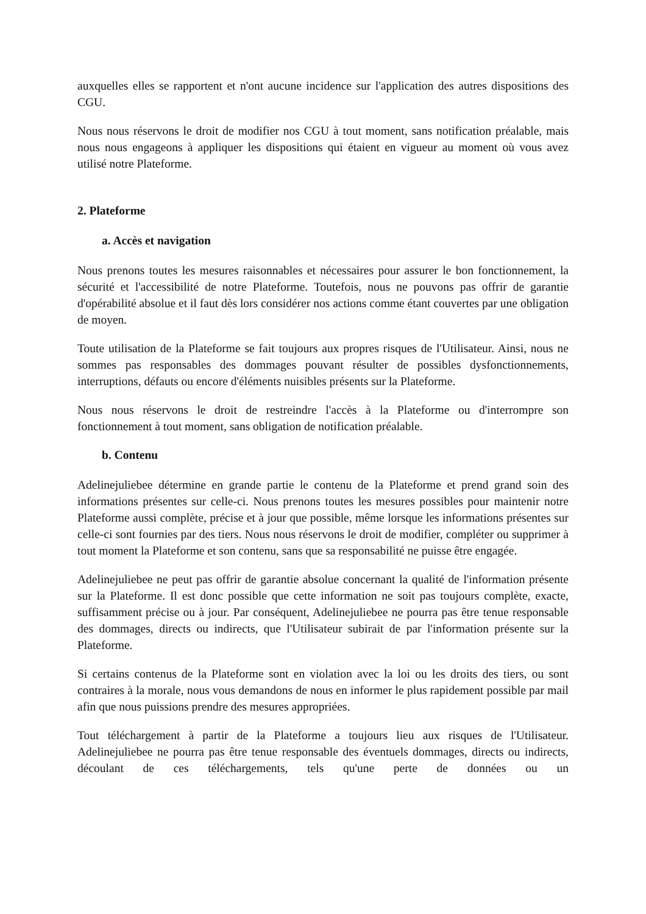auxquelles elles se rapportent et n'ont aucune incidence sur l'application des autres dispositions des CGU.
Nous nous réservons le droit de modifier nos CGU à tout moment, sans notification préalable, mais nous nous engageons à appliquer les dispositions qui étaient en vigueur au moment où vous avez utilisé notre Plateforme.
2. Plateforme
a. Accès et navigation
Nous prenons toutes les mesures raisonnables et nécessaires pour assurer le bon fonctionnement, la sécurité et l'accessibilité de notre Plateforme. Toutefois, nous ne pouvons pas offrir de garantie d'opérabilité absolue et il faut dès lors considérer nos actions comme étant couvertes par une obligation de moyen.
Toute utilisation de la Plateforme se fait toujours aux propres risques de l'Utilisateur. Ainsi, nous ne sommes pas responsables des dommages pouvant résulter de possibles dysfonctionnements, interruptions, défauts ou encore d'éléments nuisibles présents sur la Plateforme.
Nous nous réservons le droit de restreindre l'accès à la Plateforme ou d'interrompre son fonctionnement à tout moment, sans obligation de notification préalable.
b. Contenu
Adelinejuliebee détermine en grande partie le contenu de la Plateforme et prend grand soin des informations présentes sur celle-ci. Nous prenons toutes les mesures possibles pour maintenir notre Plateforme aussi complète, précise et à jour que possible, même lorsque les informations présentes sur celle-ci sont fournies par des tiers. Nous nous réservons le droit de modifier, compléter ou supprimer à tout moment la Plateforme et son contenu, sans que sa responsabilité ne puisse être engagée.
Adelinejuliebee ne peut pas offrir de garantie absolue concernant la qualité de l'information présente sur la Plateforme. Il est donc possible que cette information ne soit pas toujours complète, exacte, suffisamment précise ou à jour. Par conséquent, Adelinejuliebee ne pourra pas être tenue responsable des dommages, directs ou indirects, que l'Utilisateur subirait de par l'information présente sur la Plateforme.
Si certains contenus de la Plateforme sont en violation avec la loi ou les droits des tiers, ou sont contraires à la morale, nous vous demandons de nous en informer le plus rapidement possible par mail afin que nous puissions prendre des mesures appropriées.
Tout téléchargement à partir de la Plateforme a toujours lieu aux risques de l'Utilisateur. Adelinejuliebee ne pourra pas être tenue responsable des éventuels dommages, directs ou indirects, découlant de ces téléchargements, tels qu'une perte de données ou un